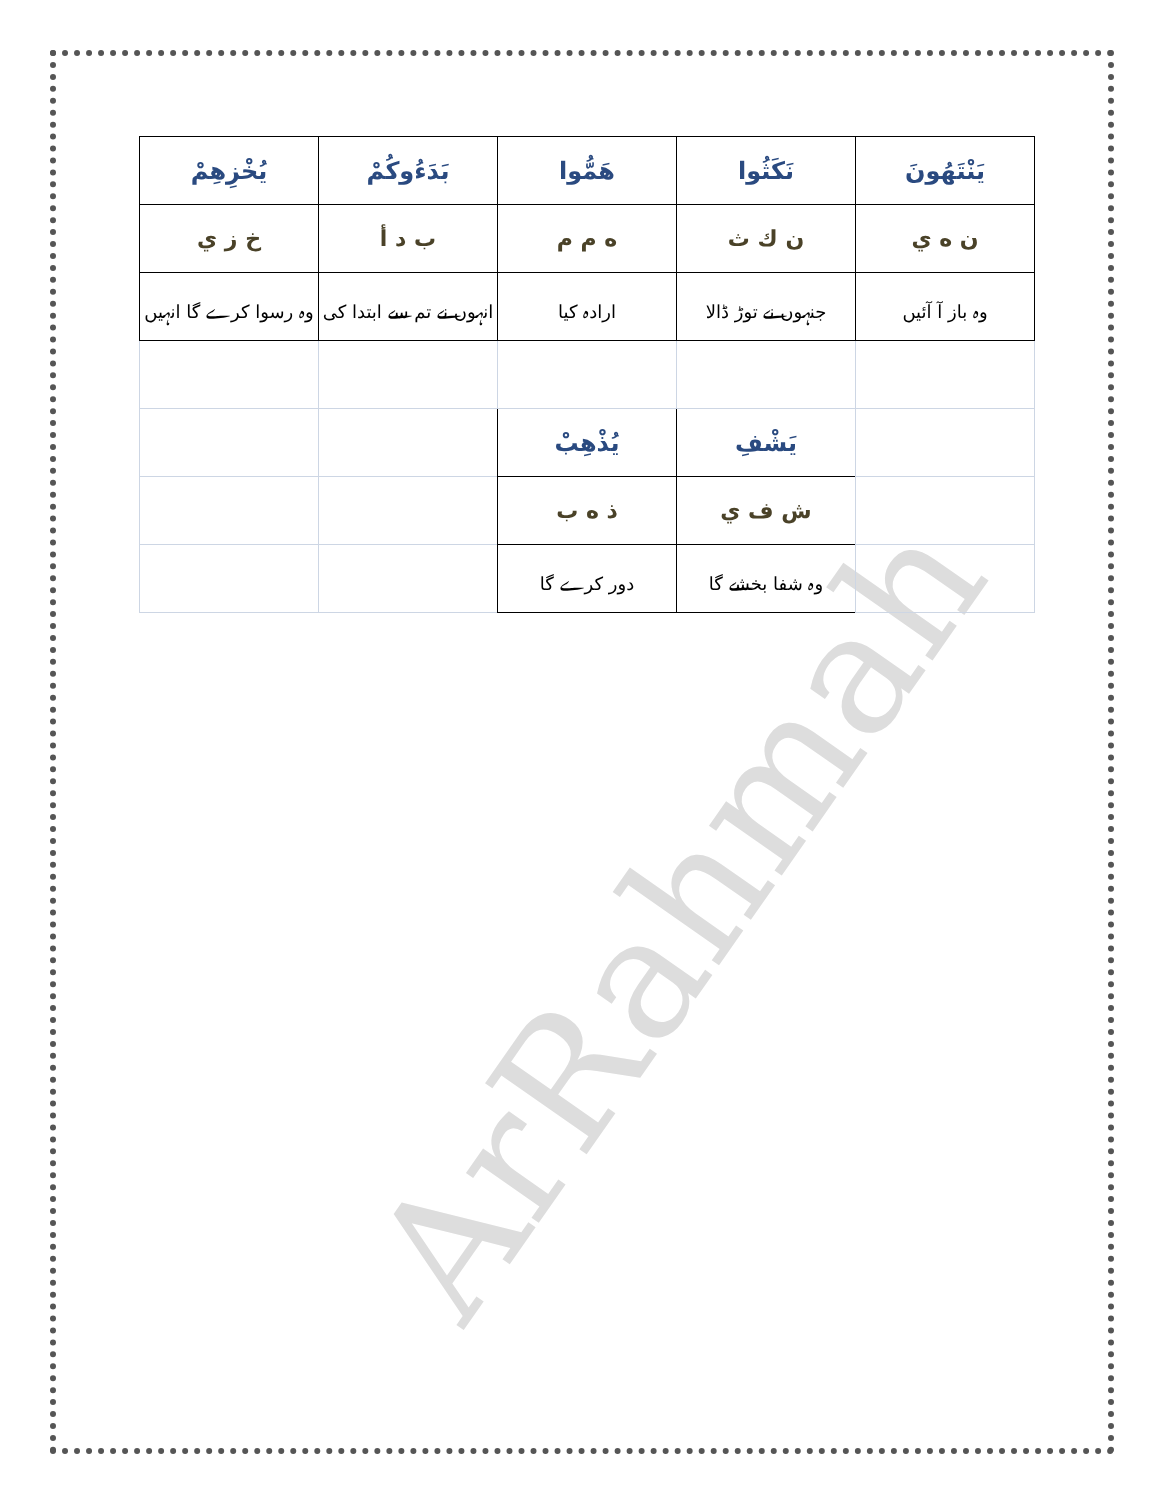ArRahmah
| يَنْتَهُونَ | نَكَثُوا | هَمُّوا | بَدَءُوكُمْ | يُخْزِهِمْ |
| ن ه ي | ن ك ث | ه م م | ب د أ | خ ز ي |
| وہ باز آ آئیں | جنہوں نے توڑ ڈالا | ارادہ کیا | انہوں نے تم سے ابتدا کی | وہ رسوا کرے گا انہیں |
| | يَشْفِ | يُذْهِبْ | | |
| | ش ف ي | ذ ه ب | | |
| | وہ شفا بخشے گا | دور کرے گا | | |